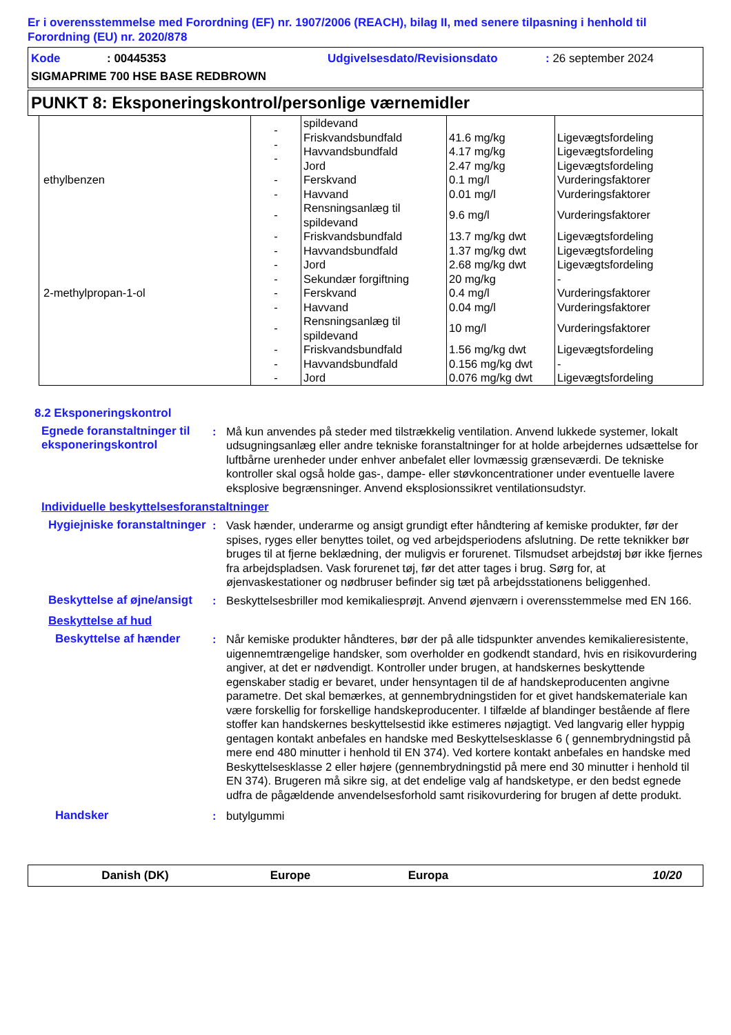Er i overensstemmelse med Forordning (EF) nr. 1907/2006 (REACH), bilag II, med senere tilpasning i henhold til Forordning (EU) nr. 2020/878
Kode: 00445353 Udgivelsesdato/Revisionsdato: 26 september 2024
SIGMAPRIME 700 HSE BASE REDBROWN
PUNKT 8: Eksponeringskontrol/personlige værnemidler
| | - - - | spildevand | | |
| | | Friskvandsbundfald | 41.6 mg/kg | Ligevægtsfordeling |
| | | Havvandsbundfald | 4.17 mg/kg | Ligevægtsfordeling |
| | | Jord | 2.47 mg/kg | Ligevægtsfordeling |
| ethylbenzen | - | Ferskvand | 0.1 mg/l | Vurderingsfaktorer |
| | - | Havvand | 0.01 mg/l | Vurderingsfaktorer |
| | - | Rensningsanlæg til spildevand | 9.6 mg/l | Vurderingsfaktorer |
| | - | Friskvandsbundfald | 13.7 mg/kg dwt | Ligevægtsfordeling |
| | - | Havvandsbundfald | 1.37 mg/kg dwt | Ligevægtsfordeling |
| | - | Jord | 2.68 mg/kg dwt | Ligevægtsfordeling |
| | - | Sekundær forgiftning | 20 mg/kg | - |
| 2-methylpropan-1-ol | - | Ferskvand | 0.4 mg/l | Vurderingsfaktorer |
| | - | Havvand | 0.04 mg/l | Vurderingsfaktorer |
| | - | Rensningsanlæg til spildevand | 10 mg/l | Vurderingsfaktorer |
| | - | Friskvandsbundfald | 1.56 mg/kg dwt | Ligevægtsfordeling |
| | - | Havvandsbundfald | 0.156 mg/kg dwt | - |
| | - | Jord | 0.076 mg/kg dwt | Ligevægtsfordeling |
8.2 Eksponeringskontrol
Egnede foranstaltninger til eksponeringskontrol
: Må kun anvendes på steder med tilstrækkelig ventilation. Anvend lukkede systemer, lokalt udsugningsanlæg eller andre tekniske foranstaltninger for at holde arbejdernes udsættelse for luftbårne urenheder under enhver anbefalet eller lovmæssig grænseværdi. De tekniske kontroller skal også holde gas-, dampe- eller støvkoncentrationer under eventuelle lavere eksplosive begrænsninger. Anvend eksplosionssikret ventilationsudstyr.
Individuelle beskyttelsesforanstaltninger
Hygiejniske foranstaltninger
: Vask hænder, underarme og ansigt grundigt efter håndtering af kemiske produkter, før der spises, ryges eller benyttes toilet, og ved arbejdsperiodens afslutning. De rette teknikker bør bruges til at fjerne beklædning, der muligvis er forurenet. Tilsmudset arbejdstøj bør ikke fjernes fra arbejdspladsen. Vask forurenet tøj, før det atter tages i brug. Sørg for, at øjenvaskestationer og nødbruser befinder sig tæt på arbejdsstationens beliggenhed.
Beskyttelse af øjne/ansigt
: Beskyttelsesbriller mod kemikaliesprøjt. Anvend øjenværn i overensstemmelse med EN 166.
Beskyttelse af hud
Beskyttelse af hænder : Når kemiske produkter håndteres, bør der på alle tidspunkter anvendes kemikalieresistente, uigennemtrængelige handsker, som overholder en godkendt standard, hvis en risikovurdering angiver, at det er nødvendigt. Kontroller under brugen, at handskernes beskyttende egenskaber stadig er bevaret, under hensyntagen til de af handskeproducenten angivne parametre. Det skal bemærkes, at gennembrydningstiden for et givet handskemateriale kan være forskellig for forskellige handskeproducenter. I tilfælde af blandinger bestående af flere stoffer kan handskernes beskyttelsestid ikke estimeres nøjagtigt. Ved langvarig eller hyppig gentagen kontakt anbefales en handske med Beskyttelsesklasse 6 ( gennembrydningstid på mere end 480 minutter i henhold til EN 374). Ved kortere kontakt anbefales en handske med Beskyttelsesklasse 2 eller højere (gennembrydningstid på mere end 30 minutter i henhold til EN 374). Brugeren må sikre sig, at det endelige valg af handsketype, er den bedst egnede udfra de pågældende anvendelsesforhold samt risikovurdering for brugen af dette produkt.
Handsker : butylgummi
Danish (DK) Europe Europa 10/20